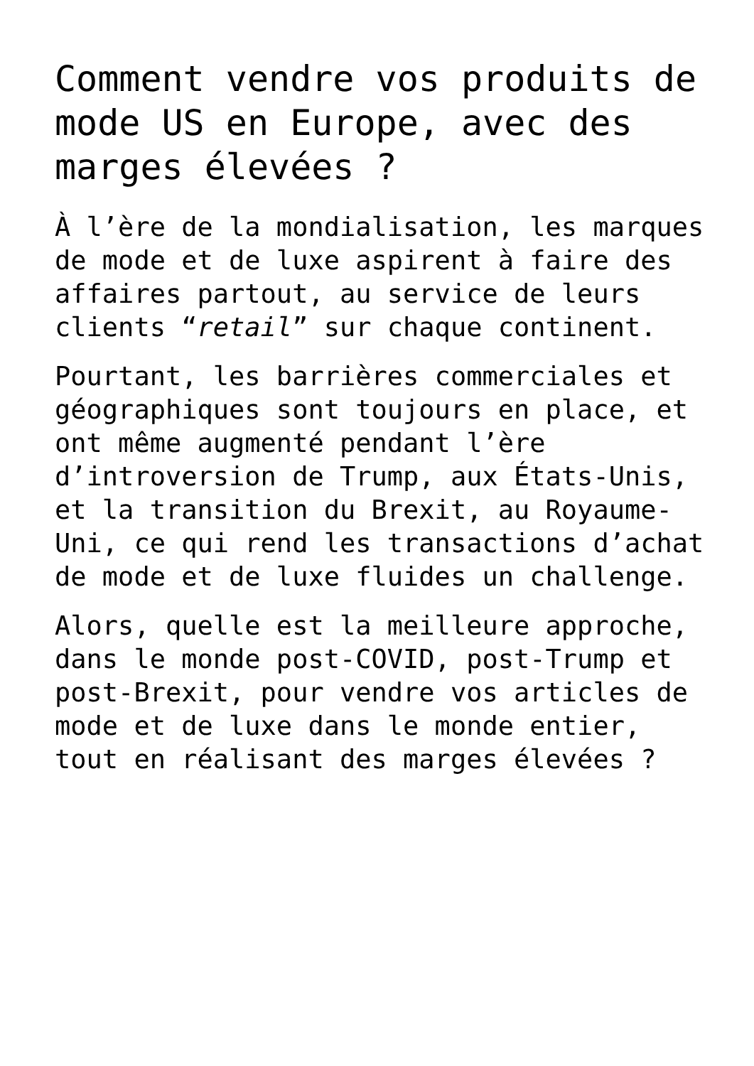Comment vendre vos produits de mode US en Europe, avec des marges élevées ?
À l’ère de la mondialisation, les marques de mode et de luxe aspirent à faire des affaires partout, au service de leurs clients “retail” sur chaque continent.
Pourtant, les barrières commerciales et géographiques sont toujours en place, et ont même augmenté pendant l’ère d’introversion de Trump, aux États-Unis, et la transition du Brexit, au Royaume-Uni, ce qui rend les transactions d’achat de mode et de luxe fluides un challenge.
Alors, quelle est la meilleure approche, dans le monde post-COVID, post-Trump et post-Brexit, pour vendre vos articles de mode et de luxe dans le monde entier, tout en réalisant des marges élevées ?